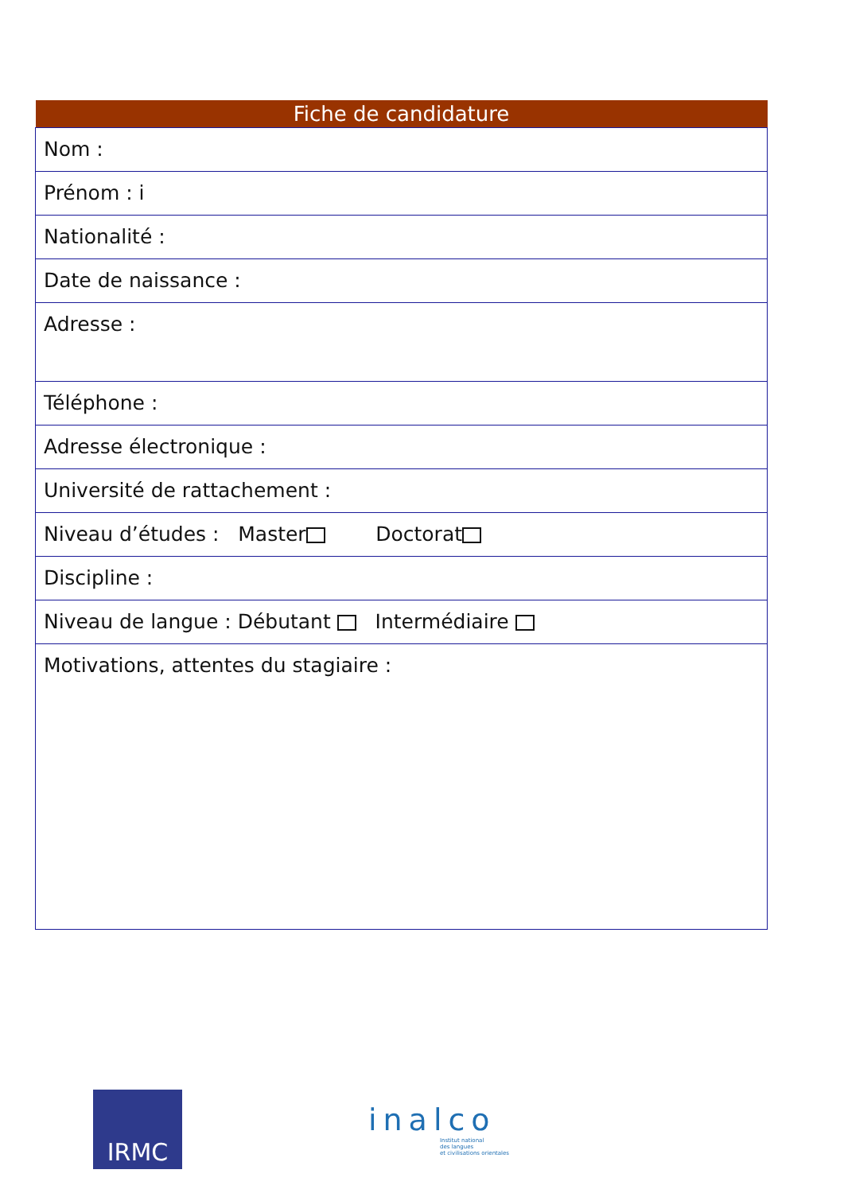| Fiche de candidature |
| --- |
| Nom : |
| Prénom : i |
| Nationalité : |
| Date de naissance : |
| Adresse : |
| Téléphone : |
| Adresse électronique : |
| Université de rattachement : |
| Niveau d’études : Master Doctorat |
| Discipline : |
| Niveau de langue : Débutant Intermédiaire |
| Motivations, attentes du stagiaire : |
IRMC
inalco
Institut national
des langues
et civilisations orientales